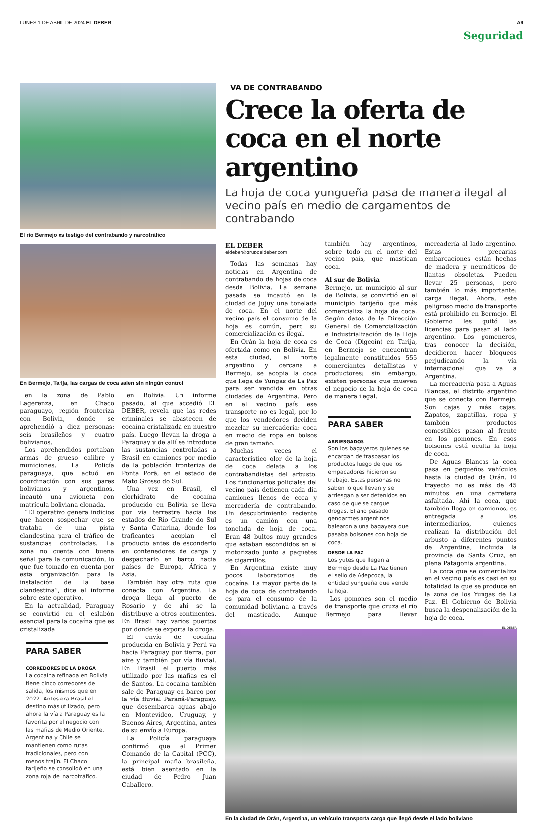LUNES 1 DE ABRIL DE 2024 EL DEBER A9
Seguridad
El río Bermejo es testigo del contrabando y narcotráfico
En Bermejo, Tarija, las cargas de coca salen sin ningún control
en la zona de Pablo Lagerenza, en Chaco paraguayo, región fronteriza con Bolivia, donde se aprehendió a diez personas: seis brasileños y cuatro bolivianos.
Los aprehendidos portaban armas de grueso calibre y municiones. La Policía paraguaya, que actuó en coordinación con sus pares bolivianos y argentinos, incautó una avioneta con matrícula boliviana clonada.
“El operativo genera indicios que hacen sospechar que se trataba de una pista clandestina para el tráfico de sustancias controladas. La zona no cuenta con buena señal para la comunicación, lo que fue tomado en cuenta por esta organización para la instalación de la base clandestina”, dice el informe sobre este operativo.
En la actualidad, Paraguay se convirtió en el eslabón esencial para la cocaína que es cristalizada
PARA SABER
CORREDORES DE LA DROGA
La cocaína refinada en Bolivia tiene cinco corredores de salida, los mismos que en 2022. Antes era Brasil el destino más utilizado, pero ahora la vía a Paraguay es la favorita por el negocio con las mafias de Medio Oriente. Argentina y Chile se mantienen como rutas tradicionales, pero con menos trajín. El Chaco tarijeño se consolidó en una zona roja del narcotráfico.
en Bolivia. Un informe pasado, al que accedió EL DEBER, revela que las redes criminales se abastecen de cocaína cristalizada en nuestro país. Luego llevan la droga a Paraguay y de allí se introduce las sustancias controladas a Brasil en camiones por medio de la población fronteriza de Ponta Porã, en el estado de Mato Grosso do Sul.
Una vez en Brasil, el clorhidrato de cocaína producido en Bolivia se lleva por vía terrestre hacia los estados de Rio Grande do Sul y Santa Catarina, donde los traficantes acopian el producto antes de esconderlo en contenedores de carga y despacharlo en barco hacia países de Europa, África y Asia.
También hay otra ruta que conecta con Argentina. La droga llega al puerto de Rosario y de ahí se la distribuye a otros continentes. En Brasil hay varios puertos por donde se exporta la droga.
El envío de cocaína producida en Bolivia y Perú va hacia Paraguay por tierra, por aire y también por vía fluvial. En Brasil el puerto más utilizado por las mafias es el de Santos. La cocaína también sale de Paraguay en barco por la vía fluvial Paraná-Paraguay, que desembarca aguas abajo en Montevideo, Uruguay, y Buenos Aires, Argentina, antes de su envío a Europa.
La Policía paraguaya confirmó que el Primer Comando de la Capital (PCC), la principal mafia brasileña, está bien asentado en la ciudad de Pedro Juan Caballero.
VA DE CONTRABANDO
Crece la oferta de coca en el norte argentino
La hoja de coca yungueña pasa de manera ilegal al vecino país en medio de cargamentos de contrabando
EL DEBER
eldeber@grupoeldeber.com
Todas las semanas hay noticias en Argentina de contrabando de hojas de coca desde Bolivia. La semana pasada se incautó en la ciudad de Jujuy una tonelada de coca. En el norte del vecino país el consumo de la hoja es común, pero su comercialización es ilegal.
En Orán la hoja de coca es ofertada como en Bolivia. En esta ciudad, al norte argentino y cercana a Bermejo, se acopia la coca que llega de Yungas de La Paz para ser vendida en otras ciudades de Argentina. Pero en el vecino país ese transporte no es legal, por lo que los vendedores deciden mezclar su mercadería: coca en medio de ropa en bolsos de gran tamaño.
Muchas veces el característico olor de la hoja de coca delata a los contrabandistas del arbusto. Los funcionarios policiales del vecino país detienen cada día camiones llenos de coca y mercadería de contrabando. Un descubrimiento reciente es un camión con una tonelada de hoja de coca. Eran 48 bultos muy grandes que estaban escondidos en el motorizado junto a paquetes de cigarrillos.
En Argentina existe muy pocos laboratorios de cocaína. La mayor parte de la hoja de coca de contrabando es para el consumo de la comunidad boliviana a través del masticado. Aunque también hay argentinos, sobre todo en el norte del vecino país, que mastican coca.
Al sur de Bolivia
Bermejo, un municipio al sur de Bolivia, se convirtió en el municipio tarijeño que más comercializa la hoja de coca. Según datos de la Dirección General de Comercialización e Industrialización de la Hoja de Coca (Digcoin) en Tarija, en Bermejo se encuentran legalmente constituidos 555 comerciantes detallistas y productores; sin embargo, existen personas que mueven el negocio de la hoja de coca de manera ilegal.
PARA SABER
ARRIESGADOS
Son los bagayeros quienes se encargan de traspasar los productos luego de que los empacadores hicieron su trabajo. Estas personas no saben lo que llevan y se arriesgan a ser detenidos en caso de que se cargue drogas. El año pasado gendarmes argentinos balearon a una bagayera que pasaba bolsones con hoja de coca.
DESDE LA PAZ
Los yutes que llegan a Bermejo desde La Paz tienen el sello de Adepcoca, la entidad yungueña que vende la hoja.
Los gomones son el medio de transporte que cruza el río Bermejo para llevar mercadería al lado argentino. Estas precarias embarcaciones están hechas de madera y neumáticos de llantas obsoletas. Pueden llevar 25 personas, pero también lo más importante: carga ilegal. Ahora, este peligroso medio de transporte está prohibido en Bermejo. El Gobierno les quitó las licencias para pasar al lado argentino. Los gomeneros, tras conocer la decisión, decidieron hacer bloqueos perjudicando la vía internacional que va a Argentina.
La mercadería pasa a Aguas Blancas, el distrito argentino que se conecta con Bermejo. Son cajas y más cajas. Zapatos, zapatillas, ropa y también productos comestibles pasan al frente en los gomones. En esos bolsones está oculta la hoja de coca.
De Aguas Blancas la coca pasa en pequeños vehículos hasta la ciudad de Orán. El trayecto no es más de 45 minutos en una carretera asfaltada. Ahí la coca, que también llega en camiones, es entregada a los intermediarios, quienes realizan la distribución del arbusto a diferentes puntos de Argentina, incluida la provincia de Santa Cruz, en plena Patagonia argentina.
La coca que se comercializa en el vecino país es casi en su totalidad la que se produce en la zona de los Yungas de La Paz. El Gobierno de Bolivia busca la despenalización de la hoja de coca.
EL DEBER
En la ciudad de Orán, Argentina, un vehículo transporta carga que llegó desde el lado boliviano